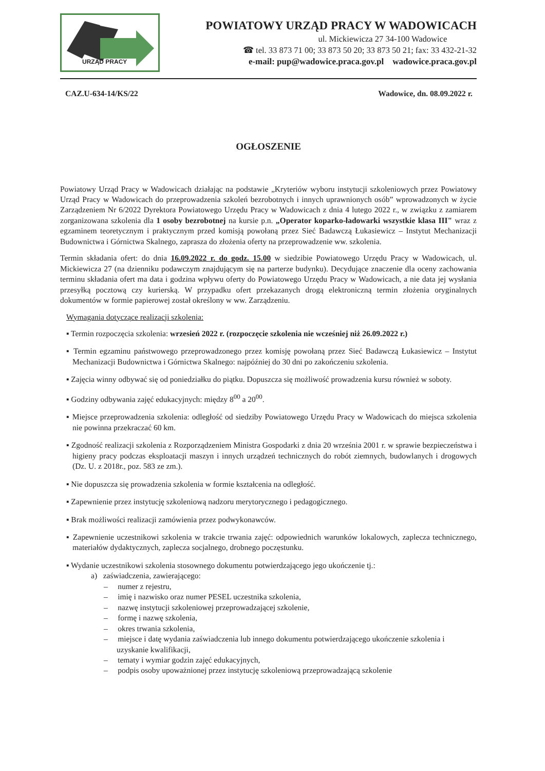URZĄD PRACY
POWIATOWY URZĄD PRACY W WADOWICACH
ul. Mickiewicza 27 34-100 Wadowice
☎ tel. 33 873 71 00; 33 873 50 20; 33 873 50 21; fax: 33 432-21-32
e-mail: pup@wadowice.praca.gov.pl wadowice.praca.gov.pl
CAZ.U-634-14/KS/22 Wadowice, dn. 08.09.2022 r.
OGŁOSZENIE
Powiatowy Urząd Pracy w Wadowicach działając na podstawie „Kryteriów wyboru instytucji szkoleniowych przez Powiatowy Urząd Pracy w Wadowicach do przeprowadzenia szkoleń bezrobotnych i innych uprawnionych osób” wprowadzonych w życie Zarządzeniem Nr 6/2022 Dyrektora Powiatowego Urzędu Pracy w Wadowicach z dnia 4 lutego 2022 r., w związku z zamiarem zorganizowana szkolenia dla 1 osoby bezrobotnej na kursie p.n. „Operator koparko-ładowarki wszystkie klasa III" wraz z egzaminem teoretycznym i praktycznym przed komisją powołaną przez Sieć Badawczą Łukasiewicz – Instytut Mechanizacji Budownictwa i Górnictwa Skalnego, zaprasza do złożenia oferty na przeprowadzenie ww. szkolenia.
Termin składania ofert: do dnia 16.09.2022 r. do godz. 15.00 w siedzibie Powiatowego Urzędu Pracy w Wadowicach, ul. Mickiewicza 27 (na dzienniku podawczym znajdującym się na parterze budynku). Decydujące znaczenie dla oceny zachowania terminu składania ofert ma data i godzina wpływu oferty do Powiatowego Urzędu Pracy w Wadowicach, a nie data jej wysłania przesyłką pocztową czy kurierską. W przypadku ofert przekazanych drogą elektroniczną termin złożenia oryginalnych dokumentów w formie papierowej został określony w ww. Zarządzeniu.
Wymagania dotyczące realizacji szkolenia:
▪ Termin rozpoczęcia szkolenia: wrzesień 2022 r. (rozpoczęcie szkolenia nie wcześniej niż 26.09.2022 r.)
▪ Termin egzaminu państwowego przeprowadzonego przez komisję powołaną przez Sieć Badawczą Łukasiewicz – Instytut Mechanizacji Budownictwa i Górnictwa Skalnego: najpóźniej do 30 dni po zakończeniu szkolenia.
▪ Zajęcia winny odbywać się od poniedziałku do piątku. Dopuszcza się możliwość prowadzenia kursu również w soboty.
▪ Godziny odbywania zajęć edukacyjnych: między 8<sup>00</sup> a 20<sup>00</sup>.
▪ Miejsce przeprowadzenia szkolenia: odległość od siedziby Powiatowego Urzędu Pracy w Wadowicach do miejsca szkolenia nie powinna przekraczać 60 km.
▪ Zgodność realizacji szkolenia z Rozporządzeniem Ministra Gospodarki z dnia 20 września 2001 r. w sprawie bezpieczeństwa i higieny pracy podczas eksploatacji maszyn i innych urządzeń technicznych do robót ziemnych, budowlanych i drogowych (Dz. U. z 2018r., poz. 583 ze zm.).
▪ Nie dopuszcza się prowadzenia szkolenia w formie kształcenia na odległość.
▪ Zapewnienie przez instytucję szkoleniową nadzoru merytorycznego i pedagogicznego.
▪ Brak możliwości realizacji zamówienia przez podwykonawców.
▪ Zapewnienie uczestnikowi szkolenia w trakcie trwania zajęć: odpowiednich warunków lokalowych, zaplecza technicznego, materiałów dydaktycznych, zaplecza socjalnego, drobnego poczęstunku.
▪ Wydanie uczestnikowi szkolenia stosownego dokumentu potwierdzającego jego ukończenie tj.:
a) zaświadczenia, zawierającego:
– numer z rejestru,
– imię i nazwisko oraz numer PESEL uczestnika szkolenia,
– nazwę instytucji szkoleniowej przeprowadzającej szkolenie,
– formę i nazwę szkolenia,
– okres trwania szkolenia,
– miejsce i datę wydania zaświadczenia lub innego dokumentu potwierdzającego ukończenie szkolenia i uzyskanie kwalifikacji,
– tematy i wymiar godzin zajęć edukacyjnych,
– podpis osoby upoważnionej przez instytucję szkoleniową przeprowadzającą szkolenie